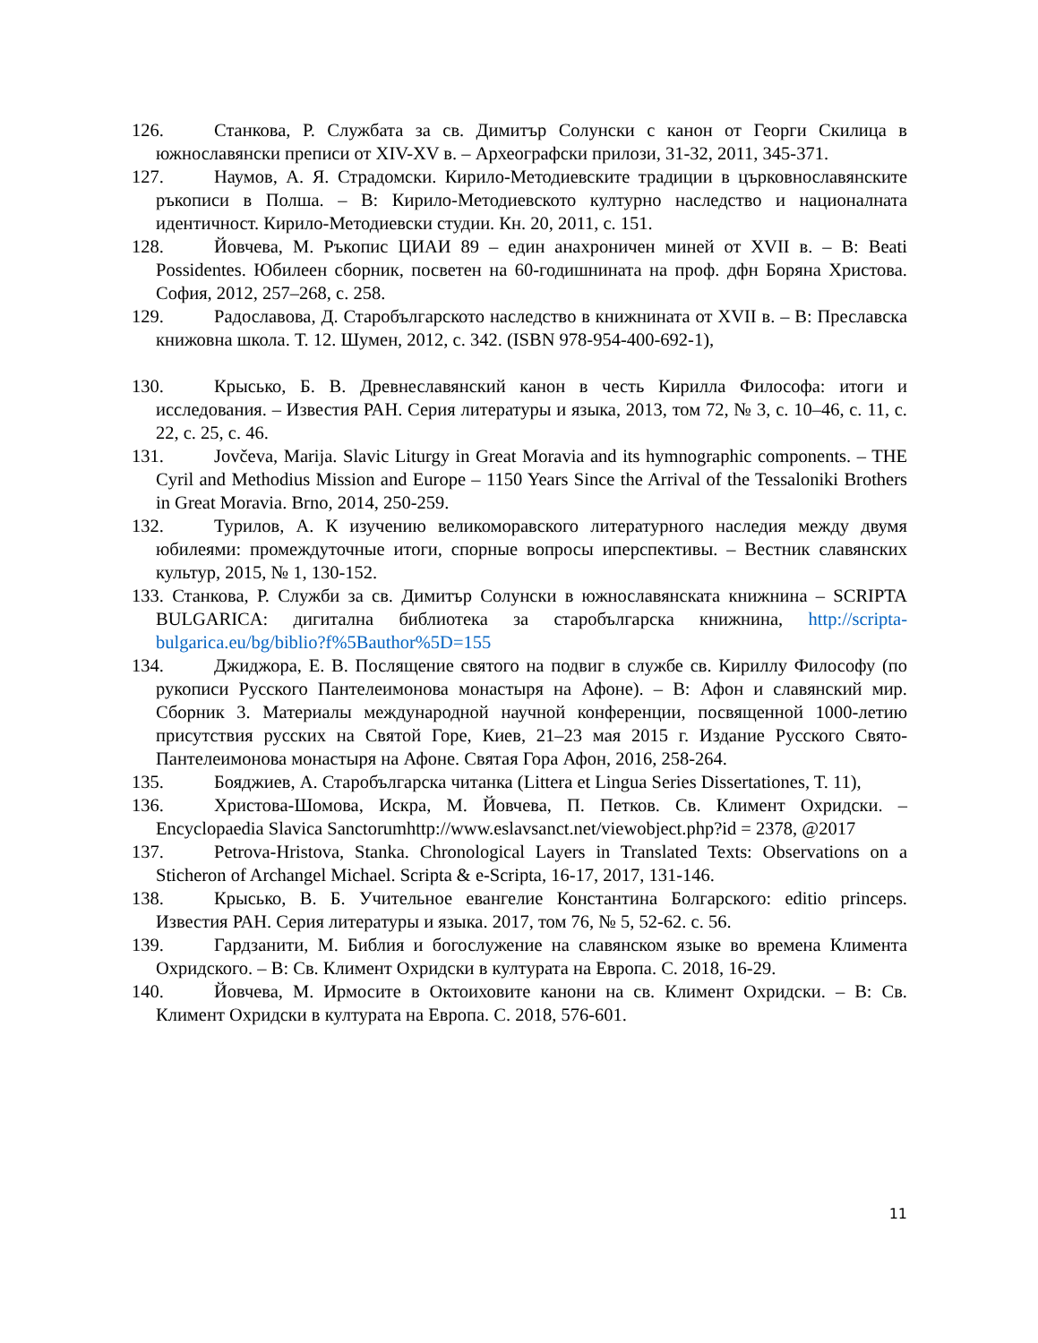126. Станкова, Р. Службата за св. Димитър Солунски с канон от Георги Скилица в южнославянски преписи от XIV-XV в. – Археографски прилози, 31-32, 2011, 345-371.
127. Наумов, А. Я. Страдомски. Кирило-Методиевските традиции в църковнославянските ръкописи в Полша. – В: Кирило-Методиевското културно наследство и националната идентичност. Кирило-Методиевски студии. Кн. 20, 2011, с. 151.
128. Йовчева, М. Ръкопис ЦИАИ 89 – един анахроничен миней от XVII в. – В: Beati Possidentes. Юбилеен сборник, посветен на 60-годишнината на проф. дфн Боряна Христова. София, 2012, 257–268, с. 258.
129. Радославова, Д. Старобългарското наследство в книжнината от XVII в. – В: Преславска книжовна школа. Т. 12. Шумен, 2012, с. 342. (ISBN 978-954-400-692-1),
130. Крысько, Б. В. Древнеславянский канон в честь Кирилла Философа: итоги и исследования. – Известия РАН. Серия литературы и языка, 2013, том 72, № 3, с. 10–46, с. 11, с. 22, с. 25, с. 46.
131. Jovčeva, Marija. Slavic Liturgy in Great Moravia and its hymnographic components. – THE Cyril and Methodius Mission and Europe – 1150 Years Since the Arrival of the Tessaloniki Brothers in Great Moravia. Brno, 2014, 250-259.
132. Турилов, А. К изучению великоморавского литературного наследия между двумя юбилеями: промеждуточные итоги, спорные вопросы иперспективы. – Вестник славянских культур, 2015, № 1, 130-152.
133. Станкова, Р. Служби за св. Димитър Солунски в южнославянската книжнина – SCRIPTA BULGARICA: дигитална библиотека за старобългарска книжнина, http://scripta-bulgarica.eu/bg/biblio?f%5Bauthor%5D=155
134. Джиджора, Е. В. Послящение святого на подвиг в службе св. Кириллу Философу (по рукописи Русского Пантелеимонова монастыря на Афоне). – В: Афон и славянский мир. Сборник 3. Материалы международной научной конференции, посвященной 1000-летию присутствия русских на Святой Горе, Киев, 21–23 мая 2015 г. Издание Русского Свято-Пантелеимонова монастыря на Афоне. Святая Гора Афон, 2016, 258-264.
135. Бояджиев, А. Старобългарска читанка (Littera et Lingua Series Dissertationes, T. 11),
136. Христова-Шомова, Искра, М. Йовчева, П. Петков. Св. Климент Охридски. – Encyclopaedia Slavica Sanctorumhttp://www.eslavsanct.net/viewobject.php?id = 2378, @2017
137. Petrova-Hristova, Stanka. Chronological Layers in Translated Texts: Observations on a Sticheron of Archangel Michael. Scripta & e-Scripta, 16-17, 2017, 131-146.
138. Крысько, В. Б. Учительное евангелие Константина Болгарского: editio princeps. Известия РАН. Серия литературы и языка. 2017, том 76, № 5, 52-62. с. 56.
139. Гардзанити, М. Библия и богослужение на славянском языке во времена Климента Охридского. – В: Св. Климент Охридски в културата на Европа. С. 2018, 16-29.
140. Йовчева, М. Ирмосите в Октоиховите канони на св. Климент Охридски. – В: Св. Климент Охридски в културата на Европа. С. 2018, 576-601.
11